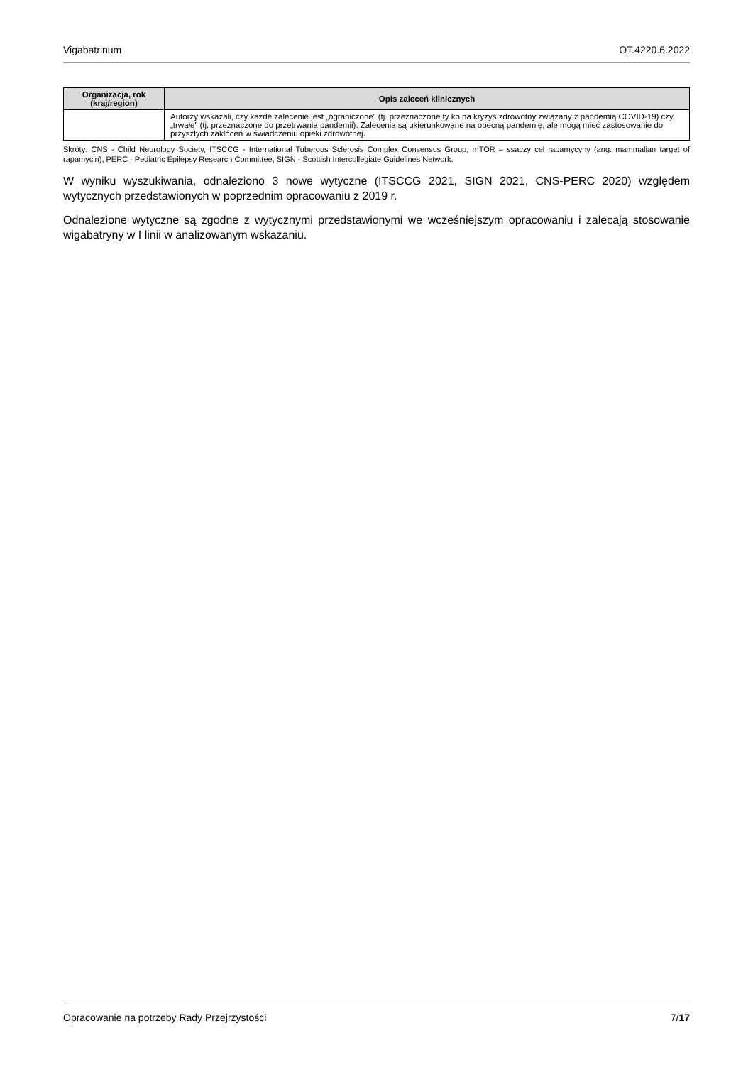Vigabatrinum OT.4220.6.2022
| Organizacja, rok (kraj/region) | Opis zaleceń klinicznych |
| --- | --- |
| | Autorzy wskazali, czy każde zalecenie jest „ograniczone” (tj. przeznaczone ty ko na kryzys zdrowotny związany z pandemią COVID-19) czy „trwałe” (tj. przeznaczone do przetrwania pandemii). Zalecenia są ukierunkowane na obecną pandemię, ale mogą mieć zastosowanie do przyszłych zakłóceń w świadczeniu opieki zdrowotnej. |
Skróty: CNS - Child Neurology Society, ITSCCG - International Tuberous Sclerosis Complex Consensus Group, mTOR – ssaczy cel rapamycyny (ang. mammalian target of rapamycin), PERC - Pediatric Epilepsy Research Committee, SIGN - Scottish Intercollegiate Guidelines Network.
W wyniku wyszukiwania, odnaleziono 3 nowe wytyczne (ITSCCG 2021, SIGN 2021, CNS-PERC 2020) względem wytycznych przedstawionych w poprzednim opracowaniu z 2019 r.
Odnalezione wytyczne są zgodne z wytycznymi przedstawionymi we wcześniejszym opracowaniu i zalecają stosowanie wigabatryny w I linii w analizowanym wskazaniu.
Opracowanie na potrzeby Rady Przejrzystości 7/17